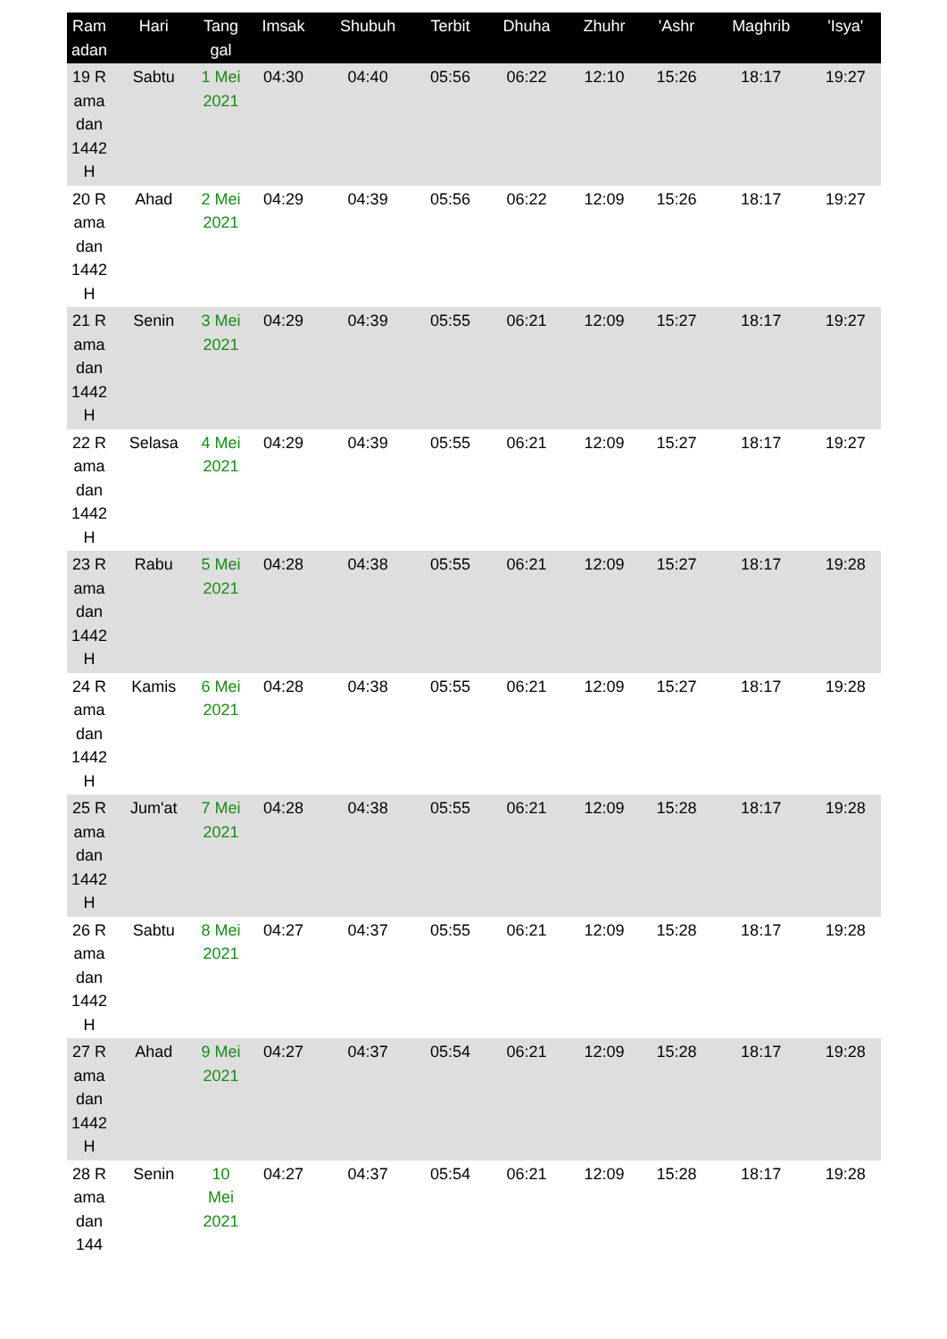| Ramadan | Hari | Tanggal | Imsak | Shubuh | Terbit | Dhuha | Zhuhr | 'Ashr | Maghrib | 'Isya' |
| --- | --- | --- | --- | --- | --- | --- | --- | --- | --- | --- |
| 19 Ramadan 1442 H | Sabtu | 1 Mei 2021 | 04:30 | 04:40 | 05:56 | 06:22 | 12:10 | 15:26 | 18:17 | 19:27 |
| 20 Ramadan 1442 H | Ahad | 2 Mei 2021 | 04:29 | 04:39 | 05:56 | 06:22 | 12:09 | 15:26 | 18:17 | 19:27 |
| 21 Ramadan 1442 H | Senin | 3 Mei 2021 | 04:29 | 04:39 | 05:55 | 06:21 | 12:09 | 15:27 | 18:17 | 19:27 |
| 22 Ramadan 1442 H | Selasa | 4 Mei 2021 | 04:29 | 04:39 | 05:55 | 06:21 | 12:09 | 15:27 | 18:17 | 19:27 |
| 23 Ramadan 1442 H | Rabu | 5 Mei 2021 | 04:28 | 04:38 | 05:55 | 06:21 | 12:09 | 15:27 | 18:17 | 19:28 |
| 24 Ramadan 1442 H | Kamis | 6 Mei 2021 | 04:28 | 04:38 | 05:55 | 06:21 | 12:09 | 15:27 | 18:17 | 19:28 |
| 25 Ramadan 1442 H | Jum'at | 7 Mei 2021 | 04:28 | 04:38 | 05:55 | 06:21 | 12:09 | 15:28 | 18:17 | 19:28 |
| 26 Ramadan 1442 H | Sabtu | 8 Mei 2021 | 04:27 | 04:37 | 05:55 | 06:21 | 12:09 | 15:28 | 18:17 | 19:28 |
| 27 Ramadan 1442 H | Ahad | 9 Mei 2021 | 04:27 | 04:37 | 05:54 | 06:21 | 12:09 | 15:28 | 18:17 | 19:28 |
| 28 Ramadan 144 | Senin | 10 Mei 2021 | 04:27 | 04:37 | 05:54 | 06:21 | 12:09 | 15:28 | 18:17 | 19:28 |